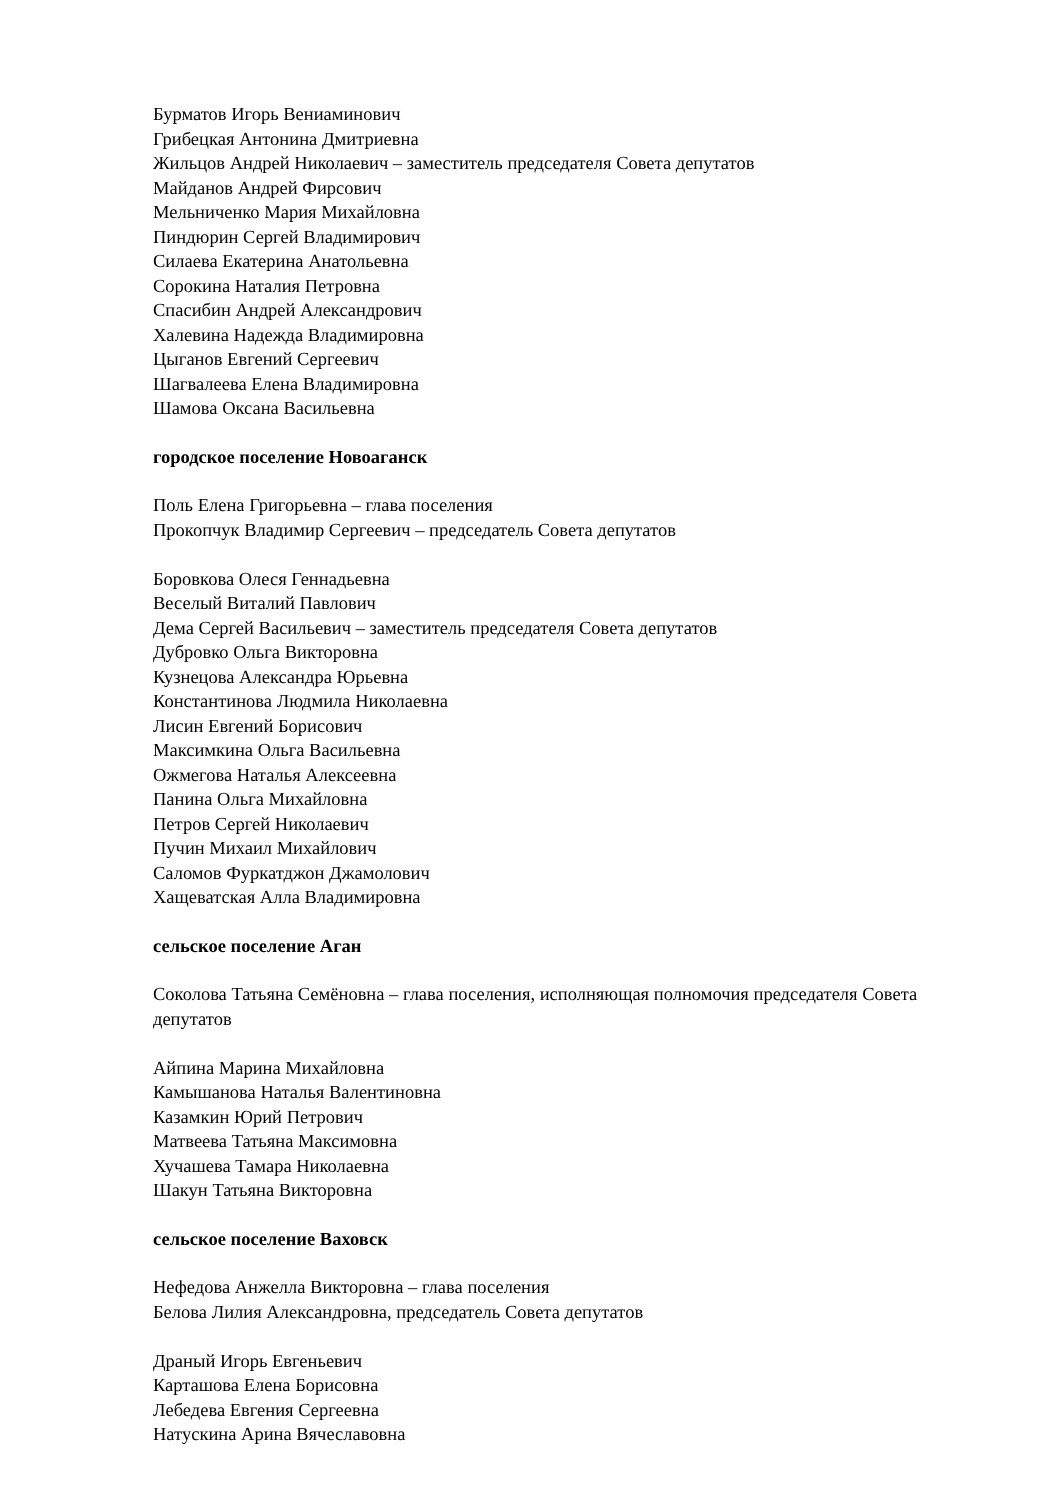Бурматов Игорь Вениаминович
Грибецкая Антонина Дмитриевна
Жильцов Андрей Николаевич – заместитель председателя Совета депутатов
Майданов Андрей Фирсович
Мельниченко Мария Михайловна
Пиндюрин Сергей Владимирович
Силаева Екатерина Анатольевна
Сорокина Наталия Петровна
Спасибин Андрей Александрович
Халевина Надежда Владимировна
Цыганов Евгений Сергеевич
Шагвалеева Елена Владимировна
Шамова Оксана Васильевна
городское поселение Новоаганск
Поль Елена Григорьевна – глава поселения
Прокопчук Владимир Сергеевич – председатель Совета депутатов
Боровкова Олеся Геннадьевна
Веселый Виталий Павлович
Дема Сергей Васильевич – заместитель председателя Совета депутатов
Дубровко Ольга Викторовна
Кузнецова Александра Юрьевна
Константинова Людмила Николаевна
Лисин Евгений Борисович
Максимкина Ольга Васильевна
Ожмегова Наталья Алексеевна
Панина Ольга Михайловна
Петров Сергей Николаевич
Пучин Михаил Михайлович
Саломов Фуркатджон Джамолович
Хащеватская Алла Владимировна
сельское поселение Аган
Соколова Татьяна Семёновна – глава поселения, исполняющая полномочия председателя Совета депутатов
Айпина Марина Михайловна
Камышанова Наталья Валентиновна
Казамкин Юрий Петрович
Матвеева Татьяна Максимовна
Хучашева Тамара Николаевна
Шакун Татьяна Викторовна
сельское поселение Ваховск
Нефедова Анжелла Викторовна – глава поселения
Белова Лилия Александровна, председатель Совета депутатов
Драный Игорь Евгеньевич
Карташова Елена Борисовна
Лебедева Евгения Сергеевна
Натускина Арина Вячеславовна